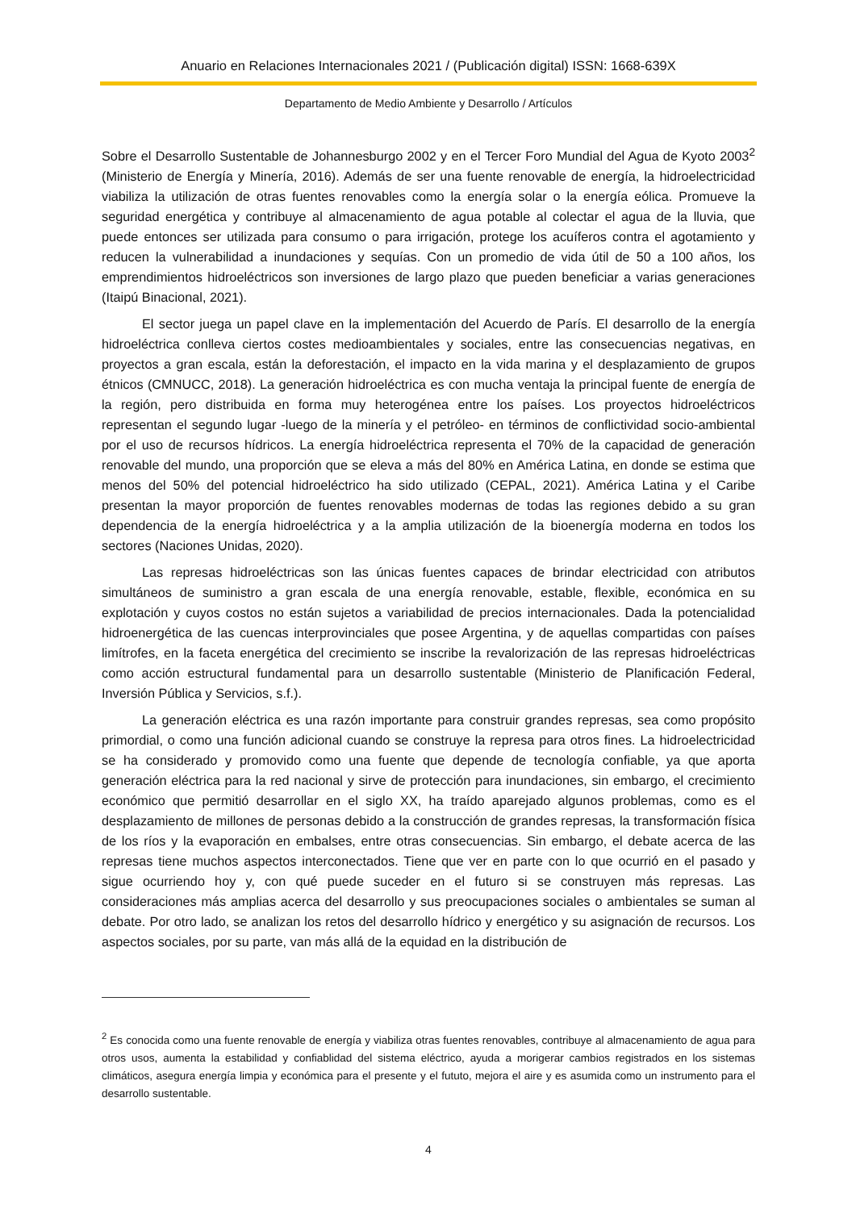Anuario en Relaciones Internacionales 2021 / (Publicación digital) ISSN: 1668-639X
Departamento de Medio Ambiente y Desarrollo / Artículos
Sobre el Desarrollo Sustentable de Johannesburgo 2002 y en el Tercer Foro Mundial del Agua de Kyoto 2003<sup>2</sup> (Ministerio de Energía y Minería, 2016). Además de ser una fuente renovable de energía, la hidroelectricidad viabiliza la utilización de otras fuentes renovables como la energía solar o la energía eólica. Promueve la seguridad energética y contribuye al almacenamiento de agua potable al colectar el agua de la lluvia, que puede entonces ser utilizada para consumo o para irrigación, protege los acuíferos contra el agotamiento y reducen la vulnerabilidad a inundaciones y sequías. Con un promedio de vida útil de 50 a 100 años, los emprendimientos hidroeléctricos son inversiones de largo plazo que pueden beneficiar a varias generaciones (Itaipú Binacional, 2021).
El sector juega un papel clave en la implementación del Acuerdo de París. El desarrollo de la energía hidroeléctrica conlleva ciertos costes medioambientales y sociales, entre las consecuencias negativas, en proyectos a gran escala, están la deforestación, el impacto en la vida marina y el desplazamiento de grupos étnicos (CMNUCC, 2018). La generación hidroeléctrica es con mucha ventaja la principal fuente de energía de la región, pero distribuida en forma muy heterogénea entre los países. Los proyectos hidroeléctricos representan el segundo lugar -luego de la minería y el petróleo- en términos de conflictividad socio-ambiental por el uso de recursos hídricos. La energía hidroeléctrica representa el 70% de la capacidad de generación renovable del mundo, una proporción que se eleva a más del 80% en América Latina, en donde se estima que menos del 50% del potencial hidroeléctrico ha sido utilizado (CEPAL, 2021). América Latina y el Caribe presentan la mayor proporción de fuentes renovables modernas de todas las regiones debido a su gran dependencia de la energía hidroeléctrica y a la amplia utilización de la bioenergía moderna en todos los sectores (Naciones Unidas, 2020).
Las represas hidroeléctricas son las únicas fuentes capaces de brindar electricidad con atributos simultáneos de suministro a gran escala de una energía renovable, estable, flexible, económica en su explotación y cuyos costos no están sujetos a variabilidad de precios internacionales. Dada la potencialidad hidroenergética de las cuencas interprovinciales que posee Argentina, y de aquellas compartidas con países limítrofes, en la faceta energética del crecimiento se inscribe la revalorización de las represas hidroeléctricas como acción estructural fundamental para un desarrollo sustentable (Ministerio de Planificación Federal, Inversión Pública y Servicios, s.f.).
La generación eléctrica es una razón importante para construir grandes represas, sea como propósito primordial, o como una función adicional cuando se construye la represa para otros fines. La hidroelectricidad se ha considerado y promovido como una fuente que depende de tecnología confiable, ya que aporta generación eléctrica para la red nacional y sirve de protección para inundaciones, sin embargo, el crecimiento económico que permitió desarrollar en el siglo XX, ha traído aparejado algunos problemas, como es el desplazamiento de millones de personas debido a la construcción de grandes represas, la transformación física de los ríos y la evaporación en embalses, entre otras consecuencias. Sin embargo, el debate acerca de las represas tiene muchos aspectos interconectados. Tiene que ver en parte con lo que ocurrió en el pasado y sigue ocurriendo hoy y, con qué puede suceder en el futuro si se construyen más represas. Las consideraciones más amplias acerca del desarrollo y sus preocupaciones sociales o ambientales se suman al debate. Por otro lado, se analizan los retos del desarrollo hídrico y energético y su asignación de recursos. Los aspectos sociales, por su parte, van más allá de la equidad en la distribución de
<sup>2</sup> Es conocida como una fuente renovable de energía y viabiliza otras fuentes renovables, contribuye al almacenamiento de agua para otros usos, aumenta la estabilidad y confiablidad del sistema eléctrico, ayuda a morigerar cambios registrados en los sistemas climáticos, asegura energía limpia y económica para el presente y el fututo, mejora el aire y es asumida como un instrumento para el desarrollo sustentable.
4